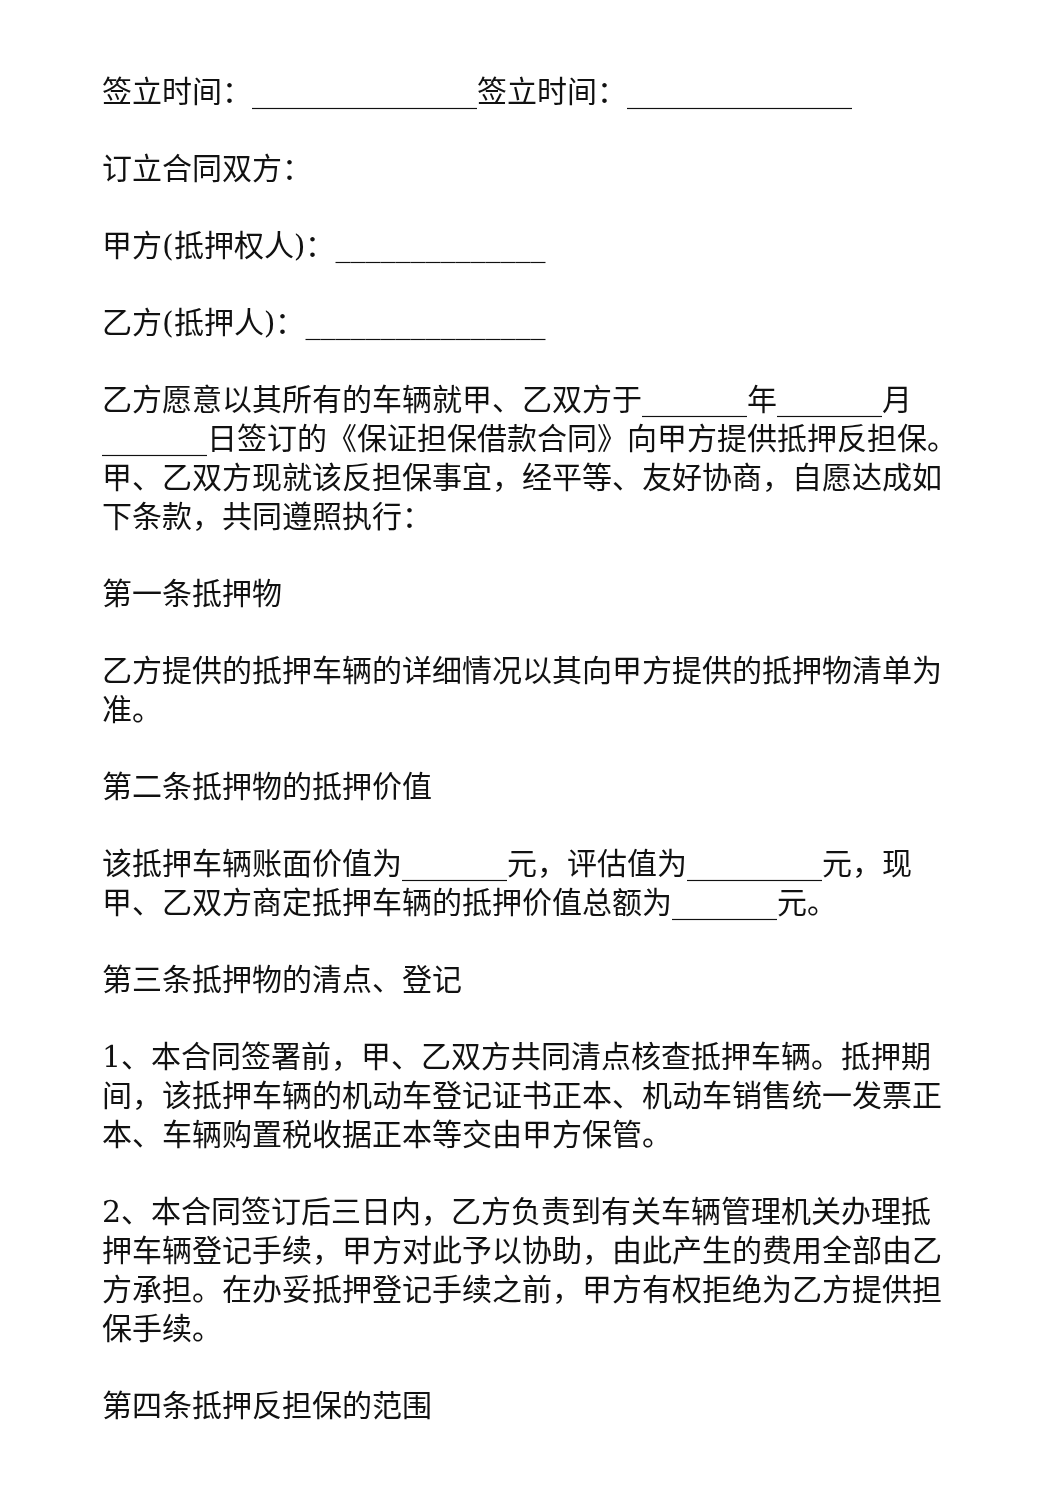签立时间：_______________签立时间：_______________
订立合同双方：
甲方(抵押权人)：______________
乙方(抵押人)：________________
乙方愿意以其所有的车辆就甲、乙双方于_______年_______月_______日签订的《保证担保借款合同》向甲方提供抵押反担保。甲、乙双方现就该反担保事宜，经平等、友好协商，自愿达成如下条款，共同遵照执行：
第一条抵押物
乙方提供的抵押车辆的详细情况以其向甲方提供的抵押物清单为准。
第二条抵押物的抵押价值
该抵押车辆账面价值为_______元，评估值为_________元，现甲、乙双方商定抵押车辆的抵押价值总额为_______元。
第三条抵押物的清点、登记
1、本合同签署前，甲、乙双方共同清点核查抵押车辆。抵押期间，该抵押车辆的机动车登记证书正本、机动车销售统一发票正本、车辆购置税收据正本等交由甲方保管。
2、本合同签订后三日内，乙方负责到有关车辆管理机关办理抵押车辆登记手续，甲方对此予以协助，由此产生的费用全部由乙方承担。在办妥抵押登记手续之前，甲方有权拒绝为乙方提供担保手续。
第四条抵押反担保的范围